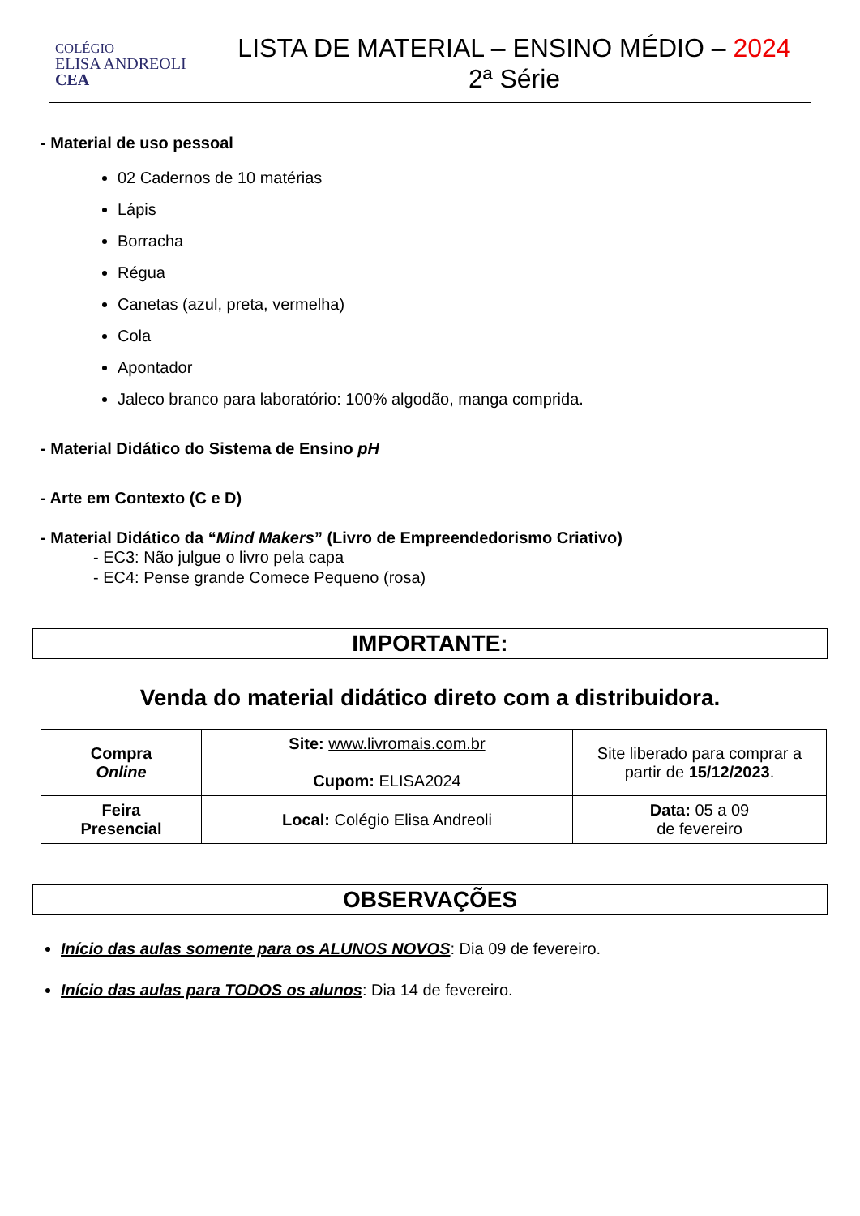COLÉGIO
ELISA ANDREOLI
CEA
LISTA DE MATERIAL – ENSINO MÉDIO – 2024
2ª Série
- Material de uso pessoal
02 Cadernos de 10 matérias
Lápis
Borracha
Régua
Canetas (azul, preta, vermelha)
Cola
Apontador
Jaleco branco para laboratório: 100% algodão, manga comprida.
- Material Didático do Sistema de Ensino pH
- Arte em Contexto (C e D)
- Material Didático da “Mind Makers” (Livro de Empreendedorismo Criativo)
- EC3: Não julgue o livro pela capa
- EC4: Pense grande Comece Pequeno (rosa)
IMPORTANTE:
Venda do material didático direto com a distribuidora.
| Compra Online | Site: www.livromais.com.br Cupom: ELISA2024 | Site liberado para comprar a partir de 15/12/2023 . |
| Feira Presencial | Local: Colégio Elisa Andreoli | Data: 05 a 09 de fevereiro |
OBSERVAÇÕES
Início das aulas somente para os ALUNOS NOVOS: Dia 09 de fevereiro.
Início das aulas para TODOS os alunos: Dia 14 de fevereiro.